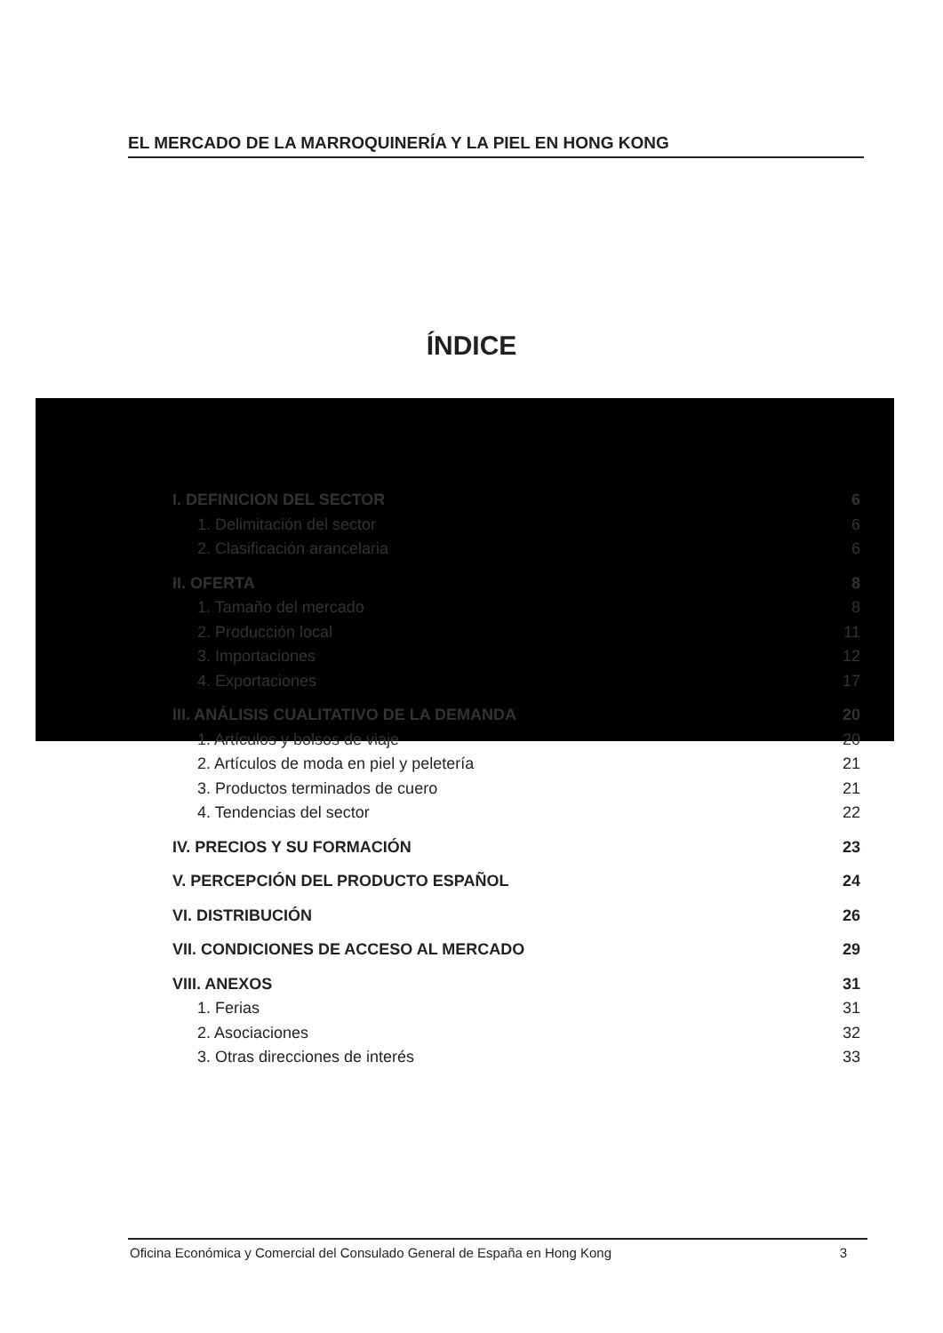EL MERCADO DE LA MARROQUINERÍA Y LA PIEL EN HONG KONG
ÍNDICE
I. DEFINICION DEL SECTOR 6
1. Delimitación del sector 6
2. Clasificación arancelaria 6
II. OFERTA 8
1. Tamaño del mercado 8
2. Producción local 11
3. Importaciones 12
4. Exportaciones 17
III. ANÁLISIS CUALITATIVO DE LA DEMANDA 20
1. Artículos y bolsos de viaje 20
2. Artículos de moda en piel y peletería 21
3. Productos terminados de cuero 21
4. Tendencias del sector 22
IV. PRECIOS Y SU FORMACIÓN 23
V. PERCEPCIÓN DEL PRODUCTO ESPAÑOL 24
VI. DISTRIBUCIÓN 26
VII. CONDICIONES DE ACCESO AL MERCADO 29
VIII. ANEXOS 31
1. Ferias 31
2. Asociaciones 32
3. Otras direcciones de interés 33
Oficina Económica y Comercial del Consulado General de España en Hong Kong 3